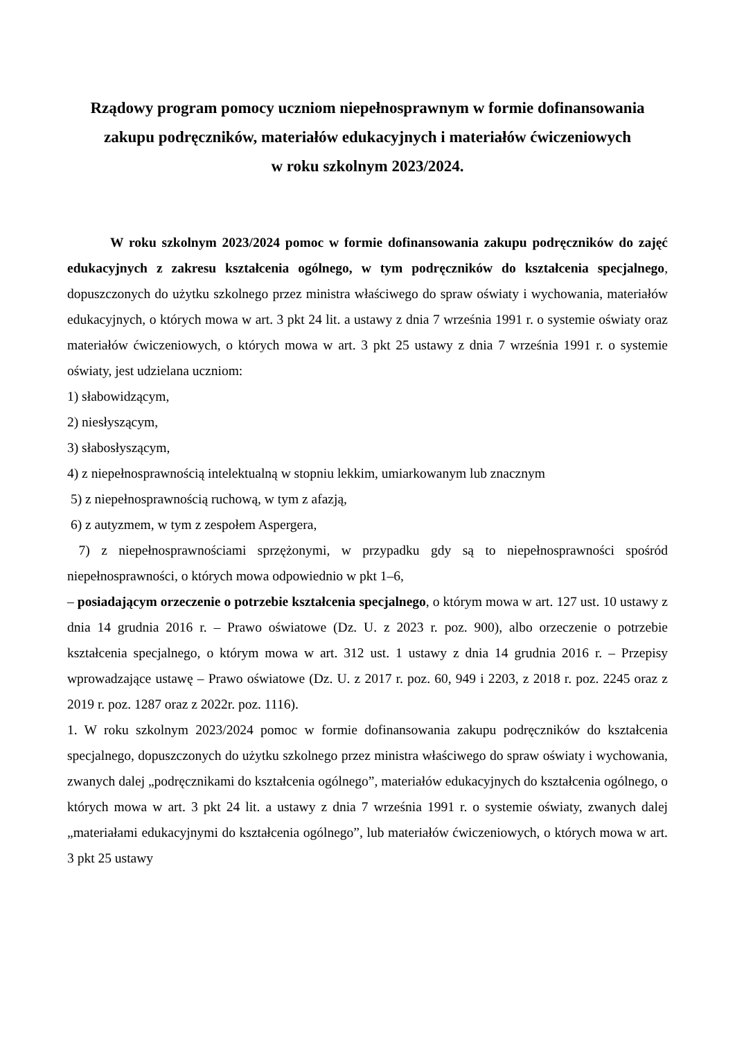Rządowy program pomocy uczniom niepełnosprawnym w formie dofinansowania zakupu podręczników, materiałów edukacyjnych i materiałów ćwiczeniowych
w roku szkolnym 2023/2024.
W roku szkolnym 2023/2024 pomoc w formie dofinansowania zakupu podręczników do zajęć edukacyjnych z zakresu kształcenia ogólnego, w tym podręczników do kształcenia specjalnego, dopuszczonych do użytku szkolnego przez ministra właściwego do spraw oświaty i wychowania, materiałów edukacyjnych, o których mowa w art. 3 pkt 24 lit. a ustawy z dnia 7 września 1991 r. o systemie oświaty oraz materiałów ćwiczeniowych, o których mowa w art. 3 pkt 25 ustawy z dnia 7 września 1991 r. o systemie oświaty, jest udzielana uczniom:
1) słabowidzącym,
2) niesłyszącym,
3) słabosłyszącym,
4) z niepełnosprawnością intelektualną w stopniu lekkim, umiarkowanym lub znacznym
5) z niepełnosprawnością ruchową, w tym z afazją,
6) z autyzmem, w tym z zespołem Aspergera,
7) z niepełnosprawnościami sprzężonymi, w przypadku gdy są to niepełnosprawności spośród niepełnosprawności, o których mowa odpowiednio w pkt 1–6,
– posiadającym orzeczenie o potrzebie kształcenia specjalnego, o którym mowa w art. 127 ust. 10 ustawy z dnia 14 grudnia 2016 r. – Prawo oświatowe (Dz. U. z 2023 r. poz. 900), albo orzeczenie o potrzebie kształcenia specjalnego, o którym mowa w art. 312 ust. 1 ustawy z dnia 14 grudnia 2016 r. – Przepisy wprowadzające ustawę – Prawo oświatowe (Dz. U. z 2017 r. poz. 60, 949 i 2203, z 2018 r. poz. 2245 oraz z 2019 r. poz. 1287 oraz z 2022r. poz. 1116).
1. W roku szkolnym 2023/2024 pomoc w formie dofinansowania zakupu podręczników do kształcenia specjalnego, dopuszczonych do użytku szkolnego przez ministra właściwego do spraw oświaty i wychowania, zwanych dalej „podręcznikami do kształcenia ogólnego”, materiałów edukacyjnych do kształcenia ogólnego, o których mowa w art. 3 pkt 24 lit. a ustawy z dnia 7 września 1991 r. o systemie oświaty, zwanych dalej „materiałami edukacyjnymi do kształcenia ogólnego”, lub materiałów ćwiczeniowych, o których mowa w art. 3 pkt 25 ustawy